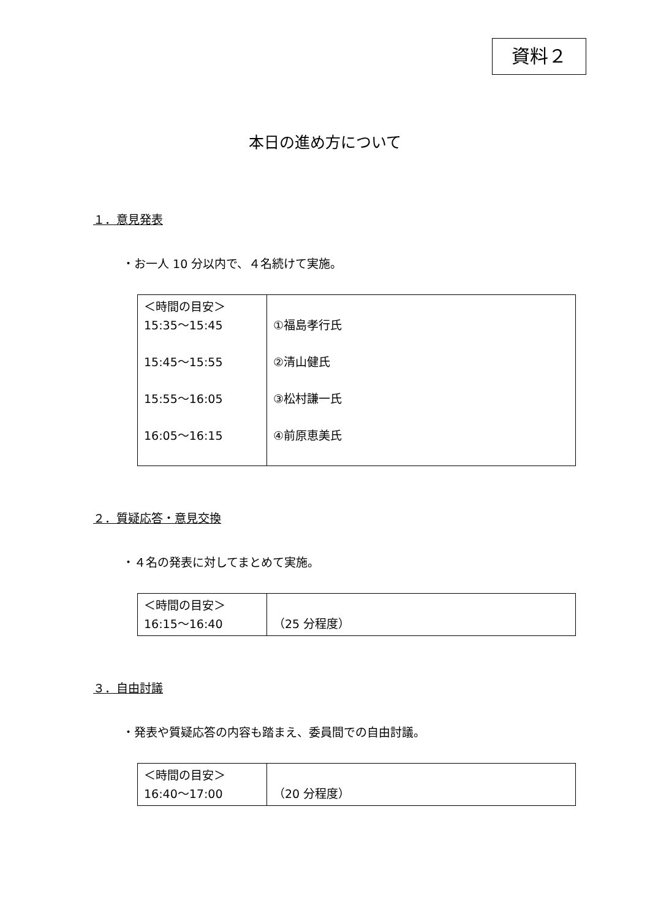資料２
本日の進め方について
１．意見発表
・お一人 10 分以内で、４名続けて実施。
| ＜時間の目安＞ 15:35～15:45 15:45～15:55 15:55～16:05 16:05～16:15 | ①福島孝行氏 ②清山健氏 ③松村謙一氏 ④前原恵美氏 |
２．質疑応答・意見交換
・４名の発表に対してまとめて実施。
| ＜時間の目安＞ 16:15～16:40 | （25 分程度） |
３．自由討議
・発表や質疑応答の内容も踏まえ、委員間での自由討議。
| ＜時間の目安＞ 16:40～17:00 | （20 分程度） |